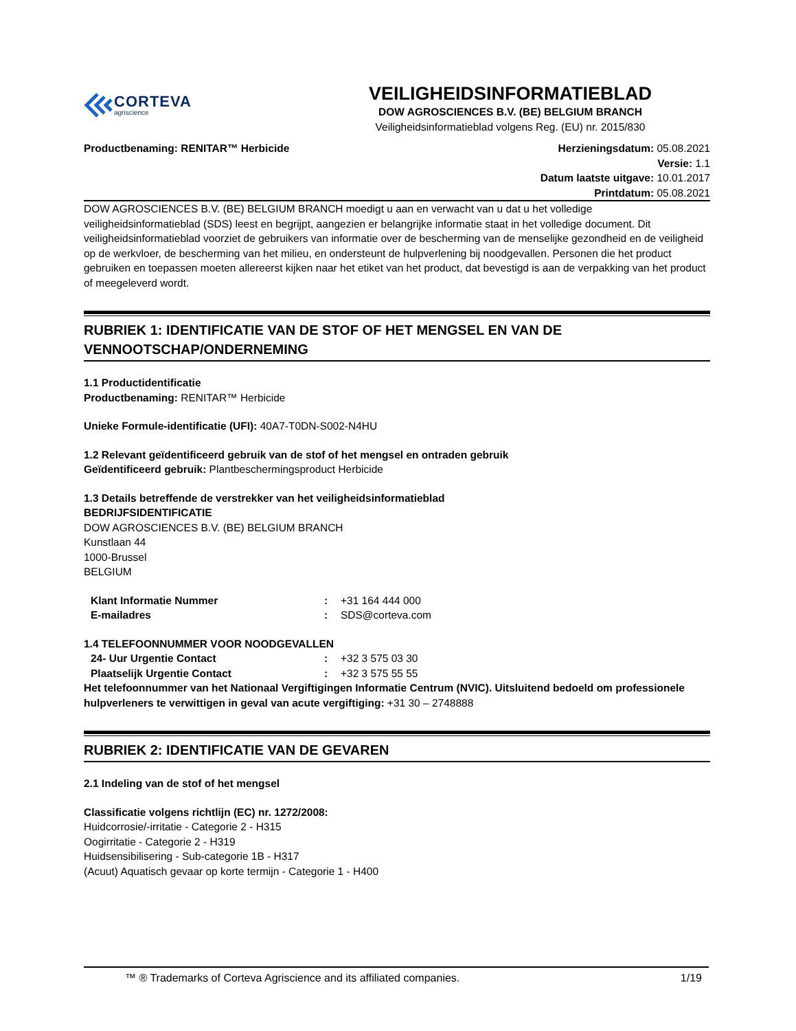CORTEVA
agriscience
VEILIGHEIDSINFORMATIEBLAD
DOW AGROSCIENCES B.V. (BE) BELGIUM BRANCH
Veiligheidsinformatieblad volgens Reg. (EU) nr. 2015/830
Productbenaming: RENITAR™ Herbicide
Herzieningsdatum: 05.08.2021
Versie: 1.1
Datum laatste uitgave: 10.01.2017
Printdatum: 05.08.2021
DOW AGROSCIENCES B.V. (BE) BELGIUM BRANCH moedigt u aan en verwacht van u dat u het volledige veiligheidsinformatieblad (SDS) leest en begrijpt, aangezien er belangrijke informatie staat in het volledige document. Dit veiligheidsinformatieblad voorziet de gebruikers van informatie over de bescherming van de menselijke gezondheid en de veiligheid op de werkvloer, de bescherming van het milieu, en ondersteunt de hulpverlening bij noodgevallen. Personen die het product gebruiken en toepassen moeten allereerst kijken naar het etiket van het product, dat bevestigd is aan de verpakking van het product of meegeleverd wordt.
RUBRIEK 1: IDENTIFICATIE VAN DE STOF OF HET MENGSEL EN VAN DE VENNOOTSCHAP/ONDERNEMING
1.1 Productidentificatie
Productbenaming: RENITAR™ Herbicide
Unieke Formule-identificatie (UFI): 40A7-T0DN-S002-N4HU
1.2 Relevant geïdentificeerd gebruik van de stof of het mengsel en ontraden gebruik
Geïdentificeerd gebruik: Plantbeschermingsproduct Herbicide
1.3 Details betreffende de verstrekker van het veiligheidsinformatieblad
BEDRIJFSIDENTIFICATIE
DOW AGROSCIENCES B.V. (BE) BELGIUM BRANCH
Kunstlaan 44
1000-Brussel
BELGIUM
Klant Informatie Nummer: +31 164 444 000
E-mailadres: SDS@corteva.com
1.4 TELEFOONNUMMER VOOR NOODGEVALLEN
24- Uur Urgentie Contact: +32 3 575 03 30
Plaatselijk Urgentie Contact: +32 3 575 55 55
Het telefoonnummer van het Nationaal Vergiftigingen Informatie Centrum (NVIC). Uitsluitend bedoeld om professionele hulpverleners te verwittigen in geval van acute vergiftiging: +31 30 – 2748888
RUBRIEK 2: IDENTIFICATIE VAN DE GEVAREN
2.1 Indeling van de stof of het mengsel
Classificatie volgens richtlijn (EC) nr. 1272/2008:
Huidcorrosie/-irritatie - Categorie 2 - H315
Oogirritatie - Categorie 2 - H319
Huidsensibilisering - Sub-categorie 1B - H317
(Acuut) Aquatisch gevaar op korte termijn - Categorie 1 - H400
™ ® Trademarks of Corteva Agriscience and its affiliated companies. 1/19